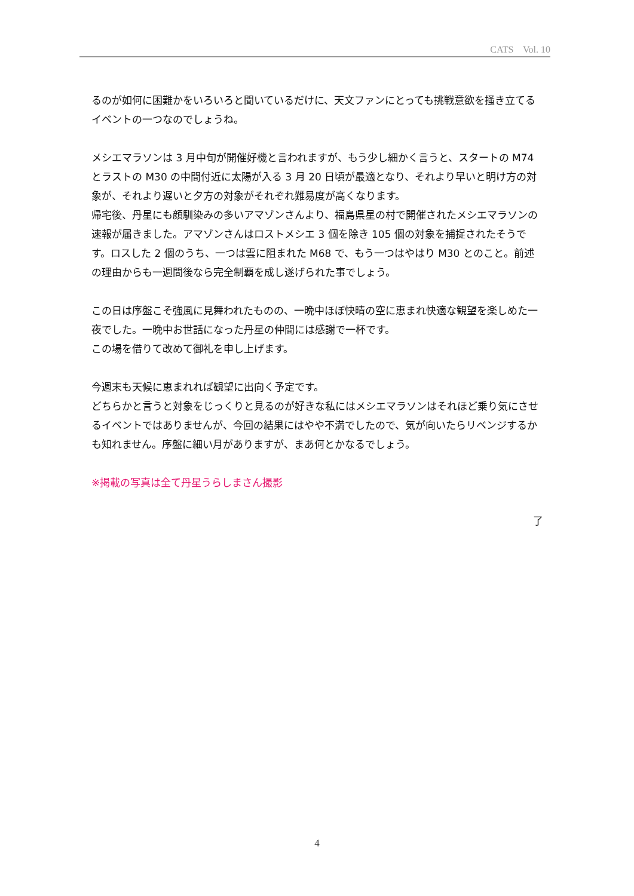CATS Vol. 10
るのが如何に困難かをいろいろと聞いているだけに、天文ファンにとっても挑戦意欲を掻き立てるイベントの一つなのでしょうね。
メシエマラソンは 3 月中旬が開催好機と言われますが、もう少し細かく言うと、スタートの M74 とラストの M30 の中間付近に太陽が入る 3 月 20 日頃が最適となり、それより早いと明け方の対象が、それより遅いと夕方の対象がそれぞれ難易度が高くなります。
帰宅後、丹星にも顔馴染みの多いアマゾンさんより、福島県星の村で開催されたメシエマラソンの速報が届きました。アマゾンさんはロストメシエ 3 個を除き 105 個の対象を捕捉されたそうです。ロスした 2 個のうち、一つは雲に阻まれた M68 で、もう一つはやはり M30 とのこと。前述の理由からも一週間後なら完全制覇を成し遂げられた事でしょう。
この日は序盤こそ強風に見舞われたものの、一晩中ほぼ快晴の空に恵まれ快適な観望を楽しめた一夜でした。一晩中お世話になった丹星の仲間には感謝で一杯です。
この場を借りて改めて御礼を申し上げます。
今週末も天候に恵まれれば観望に出向く予定です。
どちらかと言うと対象をじっくりと見るのが好きな私にはメシエマラソンはそれほど乗り気にさせるイベントではありませんが、今回の結果にはやや不満でしたので、気が向いたらリベンジするかも知れません。序盤に細い月がありますが、まあ何とかなるでしょう。
※掲載の写真は全て丹星うらしまさん撮影
了
4